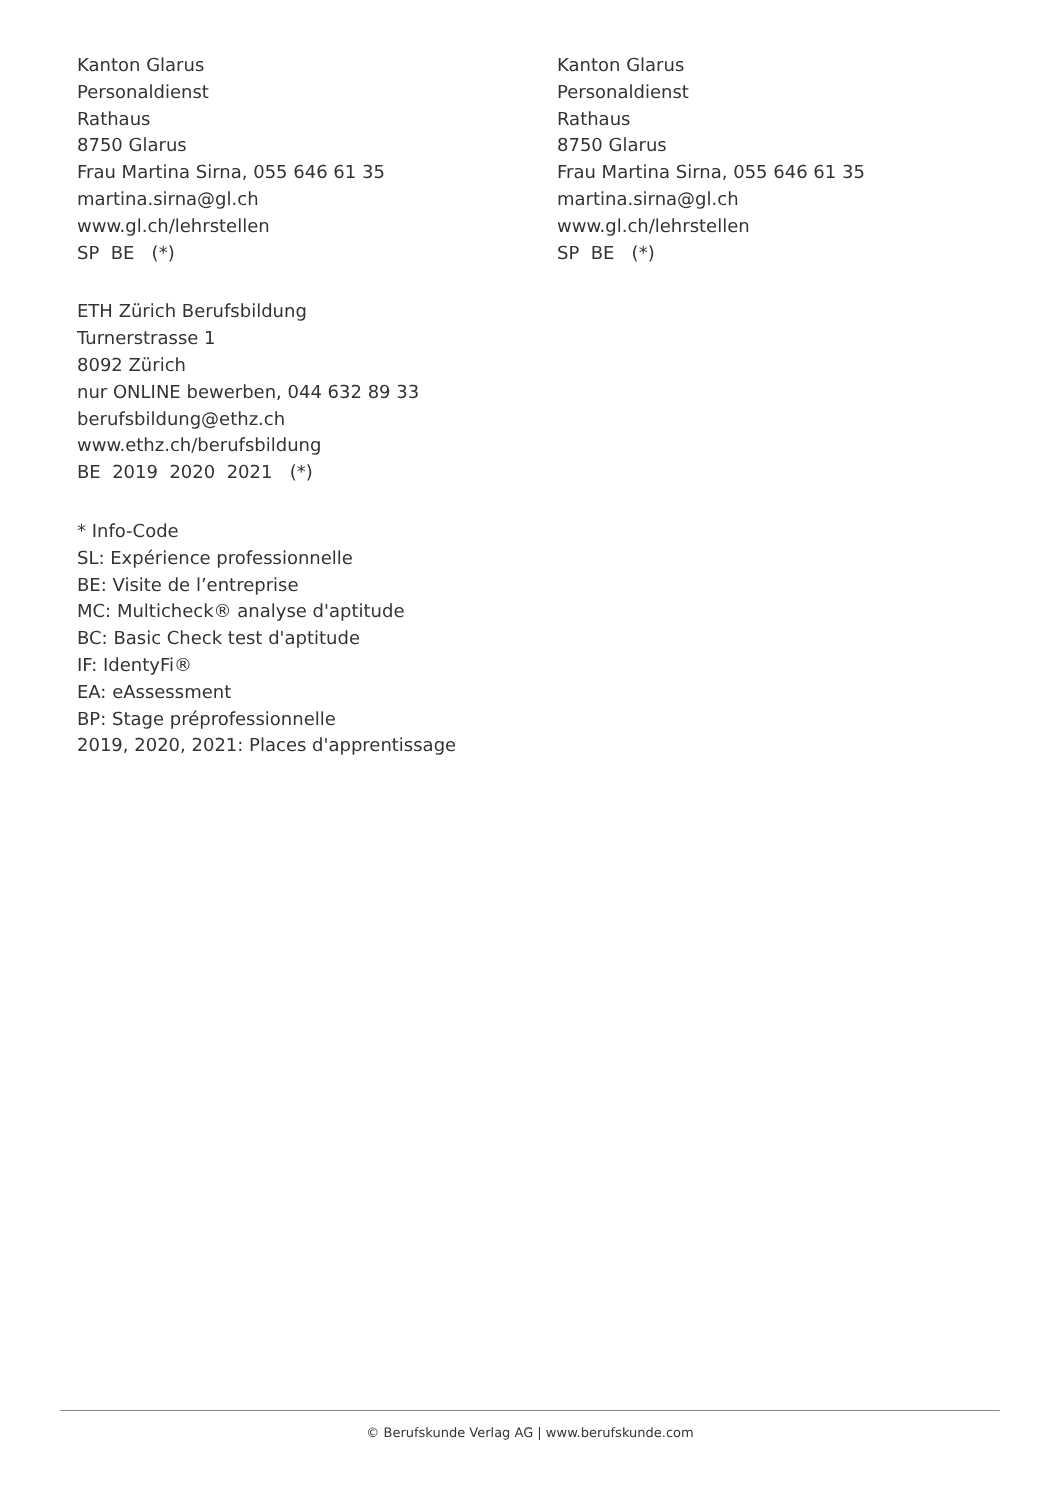Kanton Glarus
Personaldienst
Rathaus
8750 Glarus
Frau Martina Sirna, 055 646 61 35
martina.sirna@gl.ch
www.gl.ch/lehrstellen
SP BE (*)
ETH Zürich Berufsbildung
Turnerstrasse 1
8092 Zürich
nur ONLINE bewerben, 044 632 89 33
berufsbildung@ethz.ch
www.ethz.ch/berufsbildung
BE 2019 2020 2021 (*)
* Info-Code
SL: Expérience professionnelle
BE: Visite de l’entreprise
MC: Multicheck® analyse d'aptitude
BC: Basic Check test d'aptitude
IF: IdentyFi®
EA: eAssessment
BP: Stage préprofessionnelle
2019, 2020, 2021: Places d'apprentissage
Kanton Glarus
Personaldienst
Rathaus
8750 Glarus
Frau Martina Sirna, 055 646 61 35
martina.sirna@gl.ch
www.gl.ch/lehrstellen
SP BE (*)
© Berufskunde Verlag AG | www.berufskunde.com